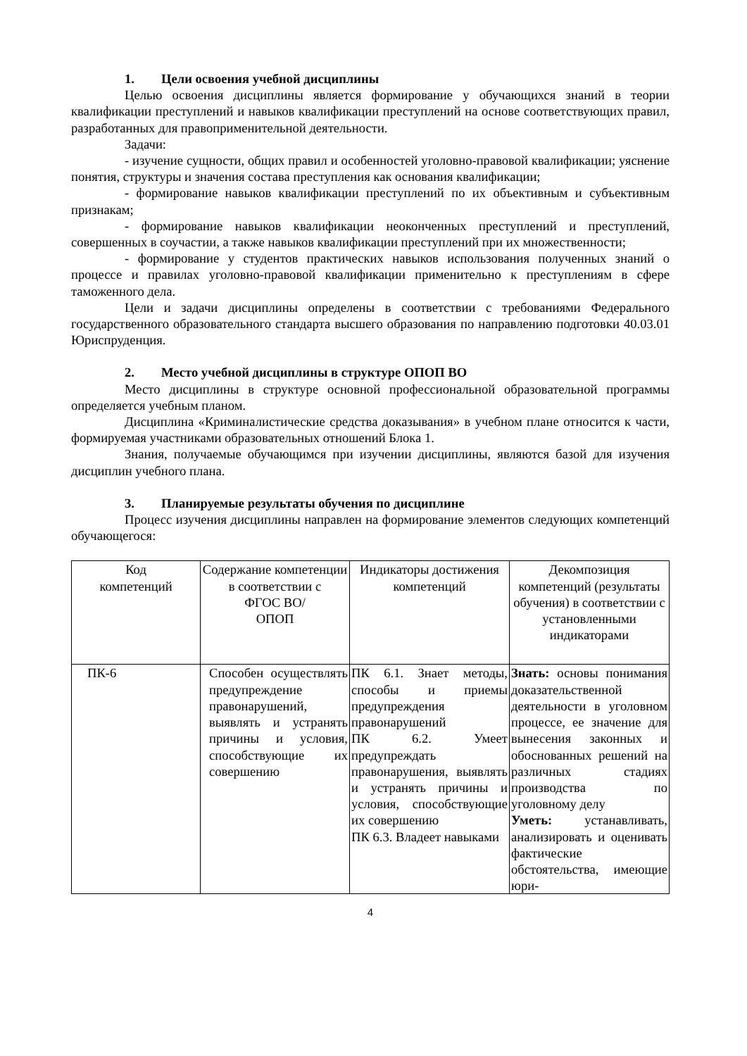1. Цели освоения учебной дисциплины
Целью освоения дисциплины является формирование у обучающихся знаний в теории квалификации преступлений и навыков квалификации преступлений на основе соответствующих правил, разработанных для правоприменительной деятельности.
Задачи:
- изучение сущности, общих правил и особенностей уголовно-правовой квалификации; уяснение понятия, структуры и значения состава преступления как основания квалификации;
- формирование навыков квалификации преступлений по их объективным и субъективным признакам;
- формирование навыков квалификации неоконченных преступлений и преступлений, совершенных в соучастии, а также навыков квалификации преступлений при их множественности;
- формирование у студентов практических навыков использования полученных знаний о процессе и правилах уголовно-правовой квалификации применительно к преступлениям в сфере таможенного дела.
Цели и задачи дисциплины определены в соответствии с требованиями Федерального государственного образовательного стандарта высшего образования по направлению подготовки 40.03.01 Юриспруденция.
2. Место учебной дисциплины в структуре ОПОП ВО
Место дисциплины в структуре основной профессиональной образовательной программы определяется учебным планом.
Дисциплина «Криминалистические средства доказывания» в учебном плане относится к части, формируемая участниками образовательных отношений Блока 1.
Знания, получаемые обучающимся при изучении дисциплины, являются базой для изучения дисциплин учебного плана.
3. Планируемые результаты обучения по дисциплине
Процесс изучения дисциплины направлен на формирование элементов следующих компетенций обучающегося:
| Код компетенций | Содержание компетенции в соответствии с ФГОС ВО/ ОПОП | Индикаторы достижения компетенций | Декомпозиция компетенций (результаты обучения) в соответствии с установленными индикаторами |
| --- | --- | --- | --- |
| ПК-6 | Способен осуществлять предупреждение правонарушений, выявлять и устранять причины и условия, способствующие их совершению | ПК 6.1. Знает методы, способы и приемы предупреждения правонарушений ПК 6.2. Умеет предупреждать правонарушения, выявлять и устранять причины и условия, способствующие их совершению ПК 6.3. Владеет навыками | Знать: основы понимания доказательственной деятельности в уголовном процессе, ее значение для вынесения законных и обоснованных решений на различных стадиях производства по уголовному делу Уметь: устанавливать, анализировать и оценивать фактические обстоятельства, имеющие юри- |
4